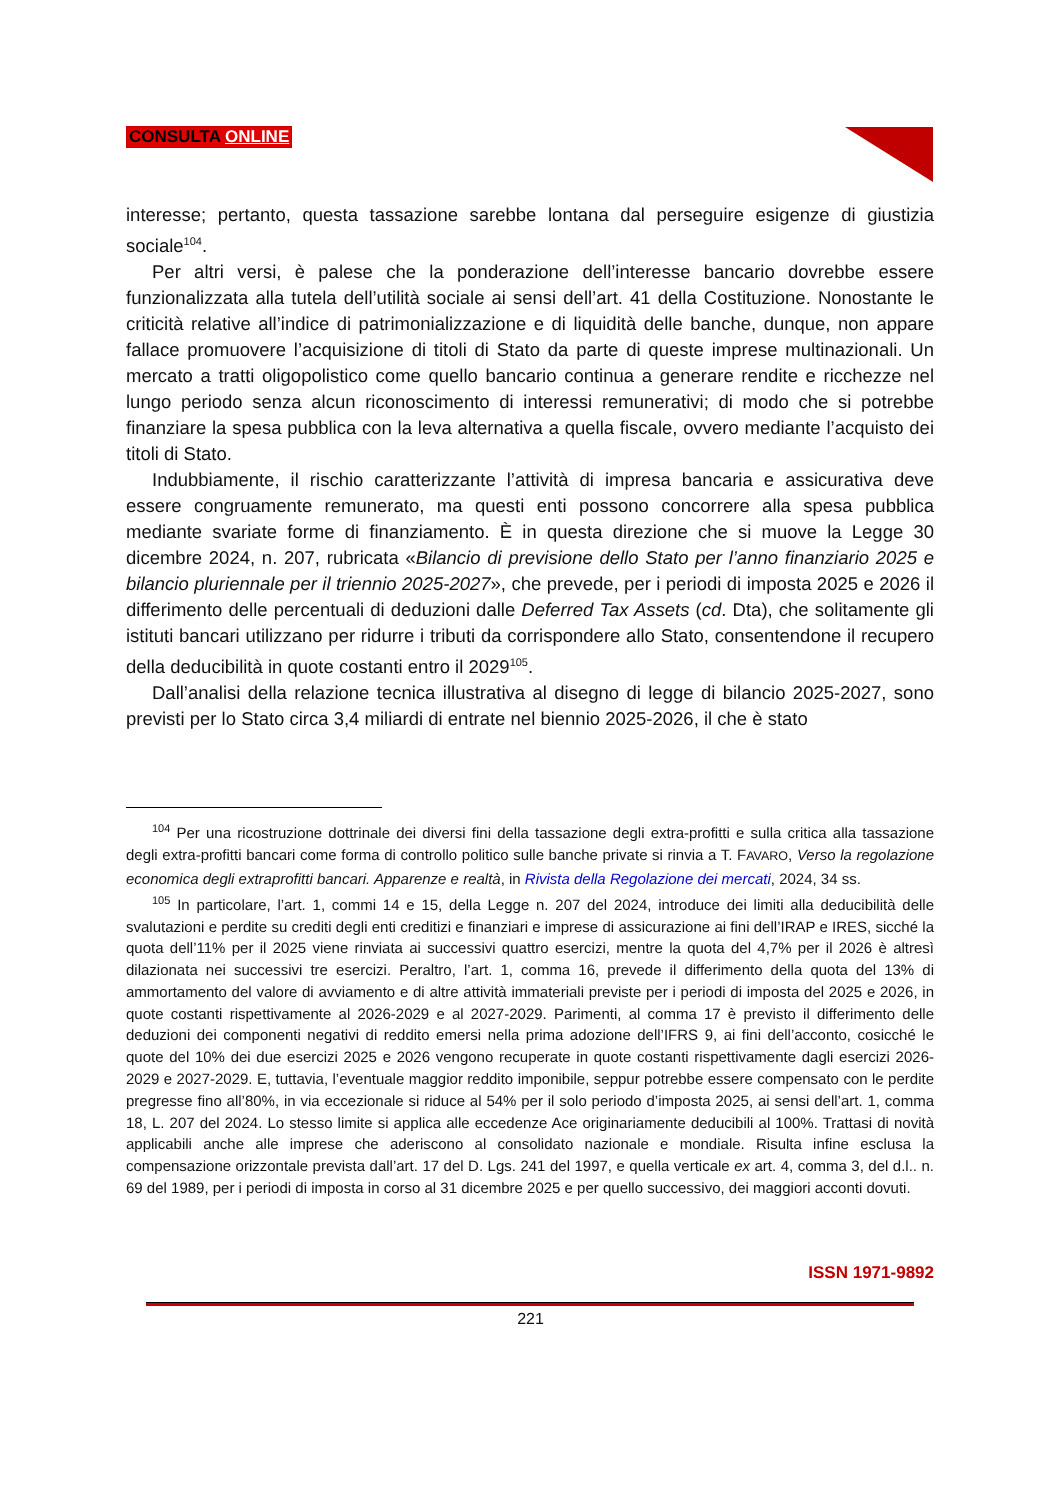CONSULTA ONLINE
interesse; pertanto, questa tassazione sarebbe lontana dal perseguire esigenze di giustizia sociale<sup>104</sup>.
Per altri versi, è palese che la ponderazione dell’interesse bancario dovrebbe essere funzionalizzata alla tutela dell’utilità sociale ai sensi dell’art. 41 della Costituzione. Nonostante le criticità relative all’indice di patrimonializzazione e di liquidità delle banche, dunque, non appare fallace promuovere l’acquisizione di titoli di Stato da parte di queste imprese multinazionali. Un mercato a tratti oligopolistico come quello bancario continua a generare rendite e ricchezze nel lungo periodo senza alcun riconoscimento di interessi remunerativi; di modo che si potrebbe finanziare la spesa pubblica con la leva alternativa a quella fiscale, ovvero mediante l’acquisto dei titoli di Stato.
Indubbiamente, il rischio caratterizzante l’attività di impresa bancaria e assicurativa deve essere congruamente remunerato, ma questi enti possono concorrere alla spesa pubblica mediante svariate forme di finanziamento. È in questa direzione che si muove la Legge 30 dicembre 2024, n. 207, rubricata «Bilancio di previsione dello Stato per l’anno finanziario 2025 e bilancio pluriennale per il triennio 2025-2027», che prevede, per i periodi di imposta 2025 e 2026 il differimento delle percentuali di deduzioni dalle Deferred Tax Assets (cd. Dta), che solitamente gli istituti bancari utilizzano per ridurre i tributi da corrispondere allo Stato, consentendone il recupero della deducibilità in quote costanti entro il 2029<sup>105</sup>.
Dall’analisi della relazione tecnica illustrativa al disegno di legge di bilancio 2025-2027, sono previsti per lo Stato circa 3,4 miliardi di entrate nel biennio 2025-2026, il che è stato
<sup>104</sup> Per una ricostruzione dottrinale dei diversi fini della tassazione degli extra-profitti e sulla critica alla tassazione degli extra-profitti bancari come forma di controllo politico sulle banche private si rinvia a T. FAVARO, Verso la regolazione economica degli extraprofitti bancari. Apparenze e realtà, in Rivista della Regolazione dei mercati, 2024, 34 ss.
<sup>105</sup> In particolare, l’art. 1, commi 14 e 15, della Legge n. 207 del 2024, introduce dei limiti alla deducibilità delle svalutazioni e perdite su crediti degli enti creditizi e finanziari e imprese di assicurazione ai fini dell’IRAP e IRES, sicché la quota dell’11% per il 2025 viene rinviata ai successivi quattro esercizi, mentre la quota del 4,7% per il 2026 è altresì dilazionata nei successivi tre esercizi. Peraltro, l’art. 1, comma 16, prevede il differimento della quota del 13% di ammortamento del valore di avviamento e di altre attività immateriali previste per i periodi di imposta del 2025 e 2026, in quote costanti rispettivamente al 2026-2029 e al 2027-2029. Parimenti, al comma 17 è previsto il differimento delle deduzioni dei componenti negativi di reddito emersi nella prima adozione dell’IFRS 9, ai fini dell’acconto, cosicché le quote del 10% dei due esercizi 2025 e 2026 vengono recuperate in quote costanti rispettivamente dagli esercizi 2026-2029 e 2027-2029. E, tuttavia, l’eventuale maggior reddito imponibile, seppur potrebbe essere compensato con le perdite pregresse fino all’80%, in via eccezionale si riduce al 54% per il solo periodo d’imposta 2025, ai sensi dell’art. 1, comma 18, L. 207 del 2024. Lo stesso limite si applica alle eccedenze Ace originariamente deducibili al 100%. Trattasi di novità applicabili anche alle imprese che aderiscono al consolidato nazionale e mondiale. Risulta infine esclusa la compensazione orizzontale prevista dall’art. 17 del D. Lgs. 241 del 1997, e quella verticale ex art. 4, comma 3, del d.l.. n. 69 del 1989, per i periodi di imposta in corso al 31 dicembre 2025 e per quello successivo, dei maggiori acconti dovuti.
ISSN 1971-9892
221